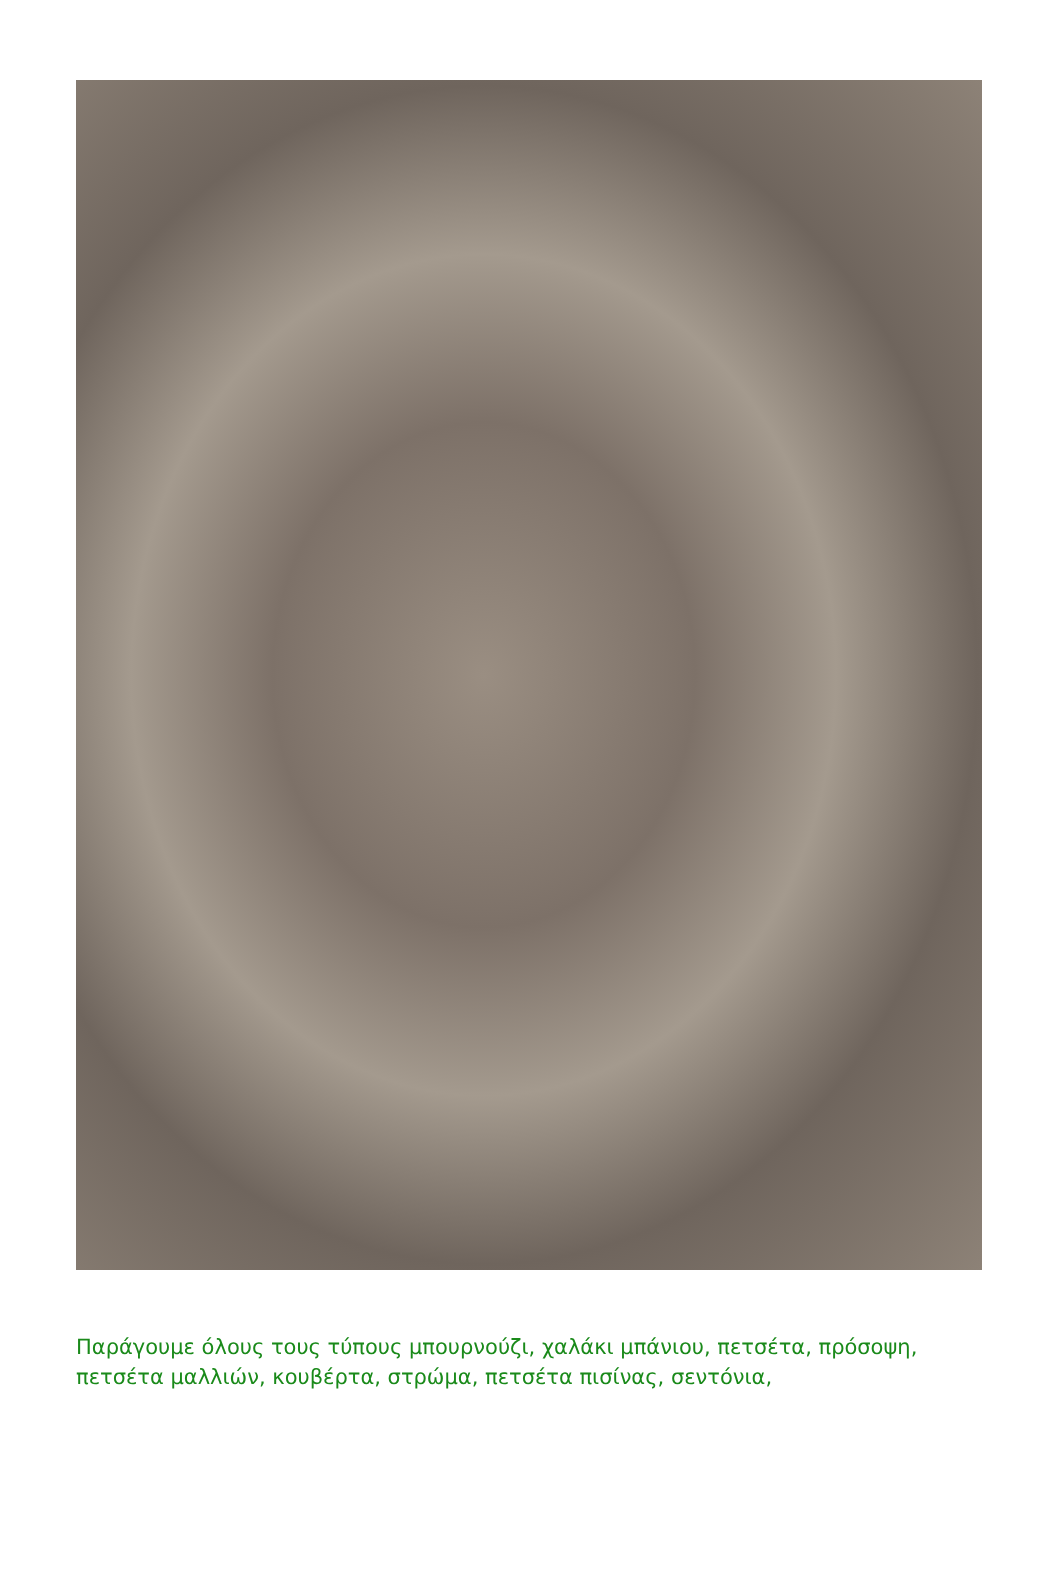Παράγουμε όλους τους τύπους μπουρνούζι, χαλάκι μπάνιου, πετσέτα, πρόσοψη, πετσέτα μαλλιών, κουβέρτα, στρώμα, πετσέτα πισίνας, σεντόνια,